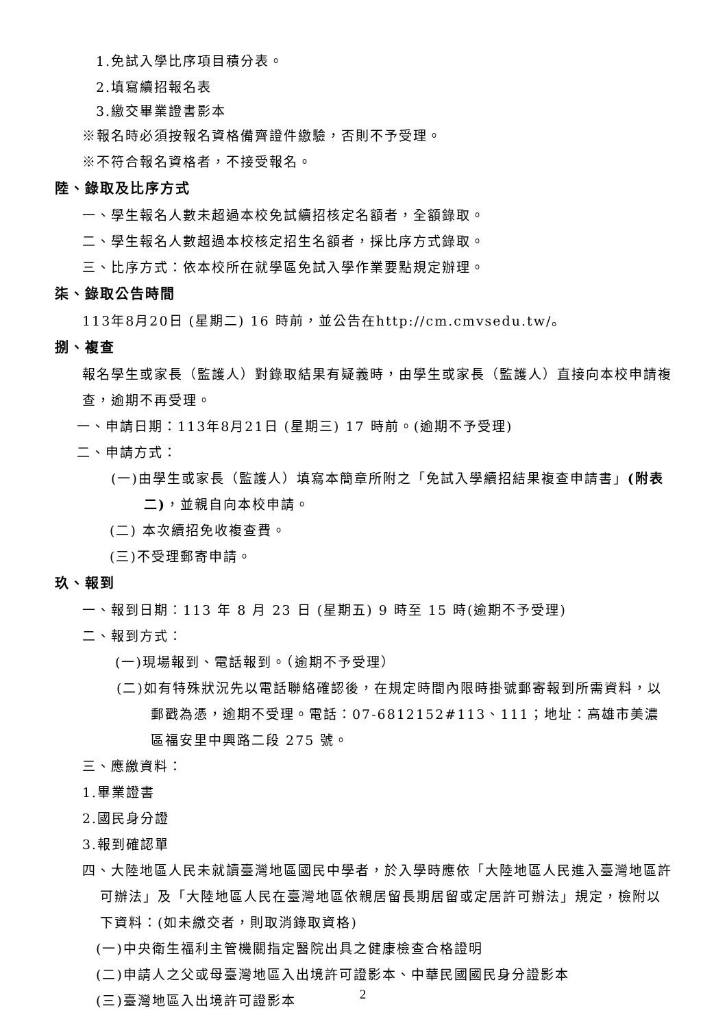1.免試入學比序項目積分表。
2.填寫續招報名表
3.繳交畢業證書影本
※報名時必須按報名資格備齊證件繳驗，否則不予受理。
※不符合報名資格者，不接受報名。
陸、錄取及比序方式
一、學生報名人數未超過本校免試續招核定名額者，全額錄取。
二、學生報名人數超過本校核定招生名額者，採比序方式錄取。
三、比序方式：依本校所在就學區免試入學作業要點規定辦理。
柒、錄取公告時間
113年8月20日 (星期二) 16 時前，並公告在http://cm.cmvsedu.tw/。
捌、複查
報名學生或家長（監護人）對錄取結果有疑義時，由學生或家長（監護人）直接向本校申請複查，逾期不再受理。
一、申請日期：113年8月21日 (星期三) 17 時前。(逾期不予受理)
二、申請方式：
(一)由學生或家長（監護人）填寫本簡章所附之「免試入學續招結果複查申請書」(附表二)，並親自向本校申請。
(二) 本次續招免收複查費。
(三)不受理郵寄申請。
玖、報到
一、報到日期：113 年 8 月 23 日 (星期五) 9 時至 15 時(逾期不予受理)
二、報到方式：
(一)現場報到、電話報到。（逾期不予受理）
(二)如有特殊狀況先以電話聯絡確認後，在規定時間內限時掛號郵寄報到所需資料，以郵戳為憑，逾期不受理。電話：07-6812152#113、111；地址：高雄市美濃區福安里中興路二段 275 號。
三、應繳資料：
1.畢業證書
2.國民身分證
3.報到確認單
四、大陸地區人民未就讀臺灣地區國民中學者，於入學時應依「大陸地區人民進入臺灣地區許可辦法」及「大陸地區人民在臺灣地區依親居留長期居留或定居許可辦法」規定，檢附以下資料：(如未繳交者，則取消錄取資格)
(一)中央衛生福利主管機關指定醫院出具之健康檢查合格證明
(二)申請人之父或母臺灣地區入出境許可證影本、中華民國國民身分證影本
(三)臺灣地區入出境許可證影本
2